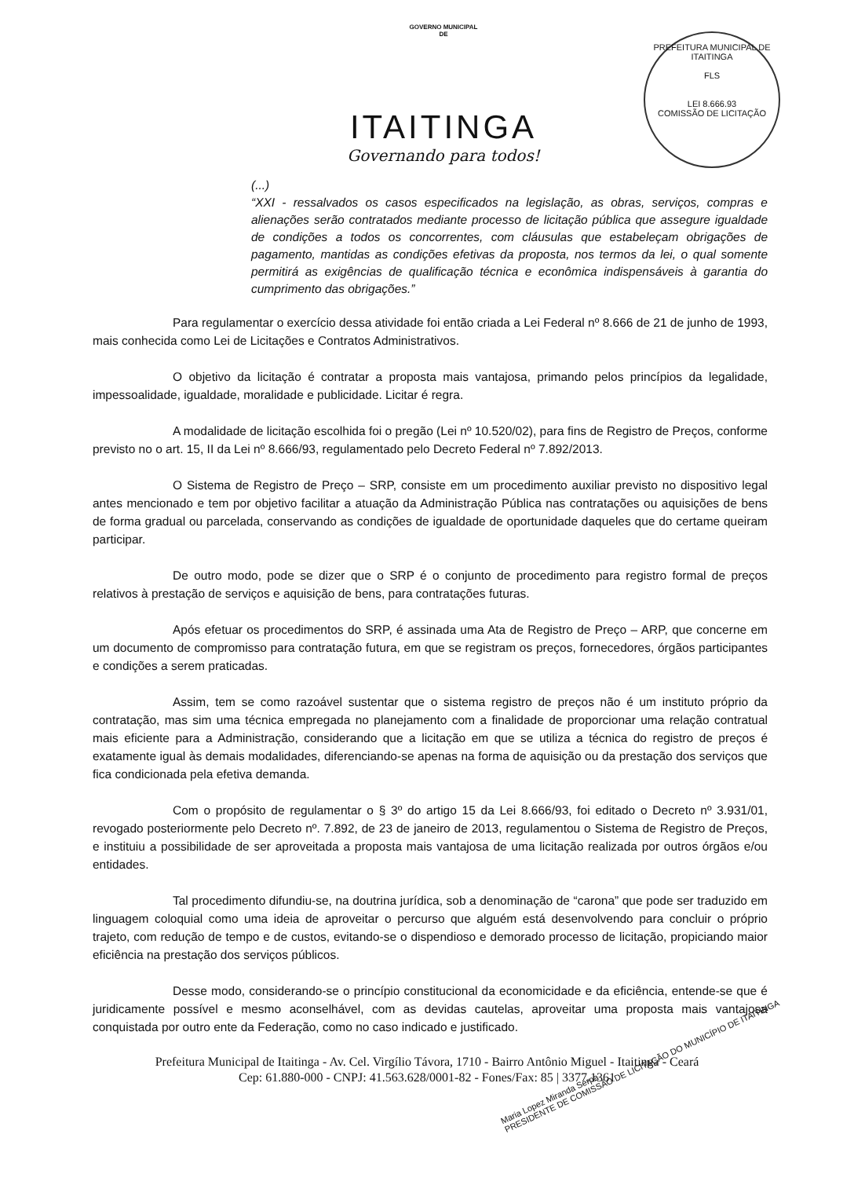GOVERNO MUNICIPAL
DE
ITAITINGA
Governando para todos!
PREFEITURA MUNICIPAL DE ITAITINGA
FLS
LEI 8.666.93
COMISSÃO DE LICITAÇÃO
(...)
“XXI - ressalvados os casos especificados na legislação, as obras, serviços, compras e alienações serão contratados mediante processo de licitação pública que assegure igualdade de condições a todos os concorrentes, com cláusulas que estabeleçam obrigações de pagamento, mantidas as condições efetivas da proposta, nos termos da lei, o qual somente permitirá as exigências de qualificação técnica e econômica indispensáveis à garantia do cumprimento das obrigações.”
Para regulamentar o exercício dessa atividade foi então criada a Lei Federal nº 8.666 de 21 de junho de 1993, mais conhecida como Lei de Licitações e Contratos Administrativos.
O objetivo da licitação é contratar a proposta mais vantajosa, primando pelos princípios da legalidade, impessoalidade, igualdade, moralidade e publicidade. Licitar é regra.
A modalidade de licitação escolhida foi o pregão (Lei nº 10.520/02), para fins de Registro de Preços, conforme previsto no o art. 15, II da Lei nº 8.666/93, regulamentado pelo Decreto Federal nº 7.892/2013.
O Sistema de Registro de Preço – SRP, consiste em um procedimento auxiliar previsto no dispositivo legal antes mencionado e tem por objetivo facilitar a atuação da Administração Pública nas contratações ou aquisições de bens de forma gradual ou parcelada, conservando as condições de igualdade de oportunidade daqueles que do certame queiram participar.
De outro modo, pode se dizer que o SRP é o conjunto de procedimento para registro formal de preços relativos à prestação de serviços e aquisição de bens, para contratações futuras.
Após efetuar os procedimentos do SRP, é assinada uma Ata de Registro de Preço – ARP, que concerne em um documento de compromisso para contratação futura, em que se registram os preços, fornecedores, órgãos participantes e condições a serem praticadas.
Assim, tem se como razoável sustentar que o sistema registro de preços não é um instituto próprio da contratação, mas sim uma técnica empregada no planejamento com a finalidade de proporcionar uma relação contratual mais eficiente para a Administração, considerando que a licitação em que se utiliza a técnica do registro de preços é exatamente igual às demais modalidades, diferenciando-se apenas na forma de aquisição ou da prestação dos serviços que fica condicionada pela efetiva demanda.
Com o propósito de regulamentar o § 3º do artigo 15 da Lei 8.666/93, foi editado o Decreto nº 3.931/01, revogado posteriormente pelo Decreto nº. 7.892, de 23 de janeiro de 2013, regulamentou o Sistema de Registro de Preços, e instituiu a possibilidade de ser aproveitada a proposta mais vantajosa de uma licitação realizada por outros órgãos e/ou entidades.
Tal procedimento difundiu-se, na doutrina jurídica, sob a denominação de “carona” que pode ser traduzido em linguagem coloquial como uma ideia de aproveitar o percurso que alguém está desenvolvendo para concluir o próprio trajeto, com redução de tempo e de custos, evitando-se o dispendioso e demorado processo de licitação, propiciando maior eficiência na prestação dos serviços públicos.
Desse modo, considerando-se o princípio constitucional da economicidade e da eficiência, entende-se que é juridicamente possível e mesmo aconselhável, com as devidas cautelas, aproveitar uma proposta mais vantajosa conquistada por outro ente da Federação, como no caso indicado e justificado.
Prefeitura Municipal de Itaitinga - Av. Cel. Virgílio Távora, 1710 - Bairro Antônio Miguel - Itaitinga - Ceará
Cep: 61.880-000 - CNPJ: 41.563.628/0001-82 - Fones/Fax: 85 | 3377.1361
Maria Lopez Miranda Serpa
PRESIDENTE DE COMISSÃO DE LICITAÇÃO DO MUNICÍPIO DE ITAITINGA